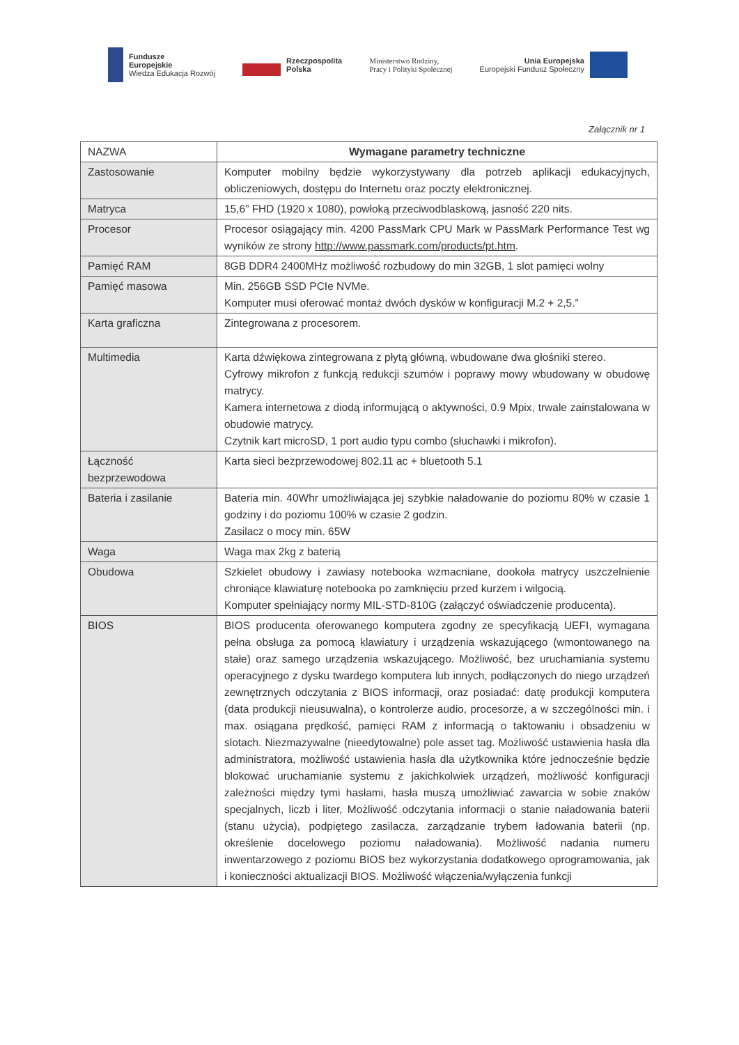Fundusze
Europejskie
Wiedza Edukacja Rozwój
Rzeczpospolita
Polska
Ministerstwo Rodziny,
Pracy i Polityki Społecznej
Unia Europejska
Europejski Fundusz Społeczny
Załącznik nr 1
| NAZWA | Wymagane parametry techniczne |
| Zastosowanie | Komputer mobilny będzie wykorzystywany dla potrzeb aplikacji edukacyjnych, obliczeniowych, dostępu do Internetu oraz poczty elektronicznej. |
| Matryca | 15,6” FHD (1920 x 1080), powłoką przeciwodblaskową, jasność 220 nits. |
| Procesor | Procesor osiągający min. 4200 PassMark CPU Mark w PassMark Performance Test wg wyników ze strony http://www.passmark.com/products/pt.htm . |
| Pamięć RAM | 8GB DDR4 2400MHz możliwość rozbudowy do min 32GB, 1 slot pamięci wolny |
| Pamięć masowa | Min. 256GB SSD PCIe NVMe. Komputer musi oferować montaż dwóch dysków w konfiguracji M.2 + 2,5.” |
| Karta graficzna | Zintegrowana z procesorem. |
| Multimedia | Karta dźwiękowa zintegrowana z płytą główną, wbudowane dwa głośniki stereo. Cyfrowy mikrofon z funkcją redukcji szumów i poprawy mowy wbudowany w obudowę matrycy. Kamera internetowa z diodą informującą o aktywności, 0.9 Mpix, trwale zainstalowana w obudowie matrycy. Czytnik kart microSD, 1 port audio typu combo (słuchawki i mikrofon). |
| Łączność bezprzewodowa | Karta sieci bezprzewodowej 802.11 ac + bluetooth 5.1 |
| Bateria i zasilanie | Bateria min. 40Whr umożliwiająca jej szybkie naładowanie do poziomu 80% w czasie 1 godziny i do poziomu 100% w czasie 2 godzin. Zasilacz o mocy min. 65W |
| Waga | Waga max 2kg z baterią |
| Obudowa | Szkielet obudowy i zawiasy notebooka wzmacniane, dookoła matrycy uszczelnienie chroniące klawiaturę notebooka po zamknięciu przed kurzem i wilgocią. Komputer spełniający normy MIL-STD-810G (załączyć oświadczenie producenta). |
| BIOS | BIOS producenta oferowanego komputera zgodny ze specyfikacją UEFI, wymagana pełna obsługa za pomocą klawiatury i urządzenia wskazującego (wmontowanego na stałe) oraz samego urządzenia wskazującego. Możliwość, bez uruchamiania systemu operacyjnego z dysku twardego komputera lub innych, podłączonych do niego urządzeń zewnętrznych odczytania z BIOS informacji, oraz posiadać: datę produkcji komputera (data produkcji nieusuwalna), o kontrolerze audio, procesorze, a w szczególności min. i max. osiągana prędkość, pamięci RAM z informacją o taktowaniu i obsadzeniu w slotach. Niezmazywalne (nieedytowalne) pole asset tag. Możliwość ustawienia hasła dla administratora, możliwość ustawienia hasła dla użytkownika które jednocześnie będzie blokować uruchamianie systemu z jakichkolwiek urządzeń, możliwość konfiguracji zależności między tymi hasłami, hasła muszą umożliwiać zawarcia w sobie znaków specjalnych, liczb i liter, Możliwość odczytania informacji o stanie naładowania baterii (stanu użycia), podpiętego zasilacza, zarządzanie trybem ładowania baterii (np. określenie docelowego poziomu naładowania). Możliwość nadania numeru inwentarzowego z poziomu BIOS bez wykorzystania dodatkowego oprogramowania, jak i konieczności aktualizacji BIOS. Możliwość włączenia/wyłączenia funkcji |